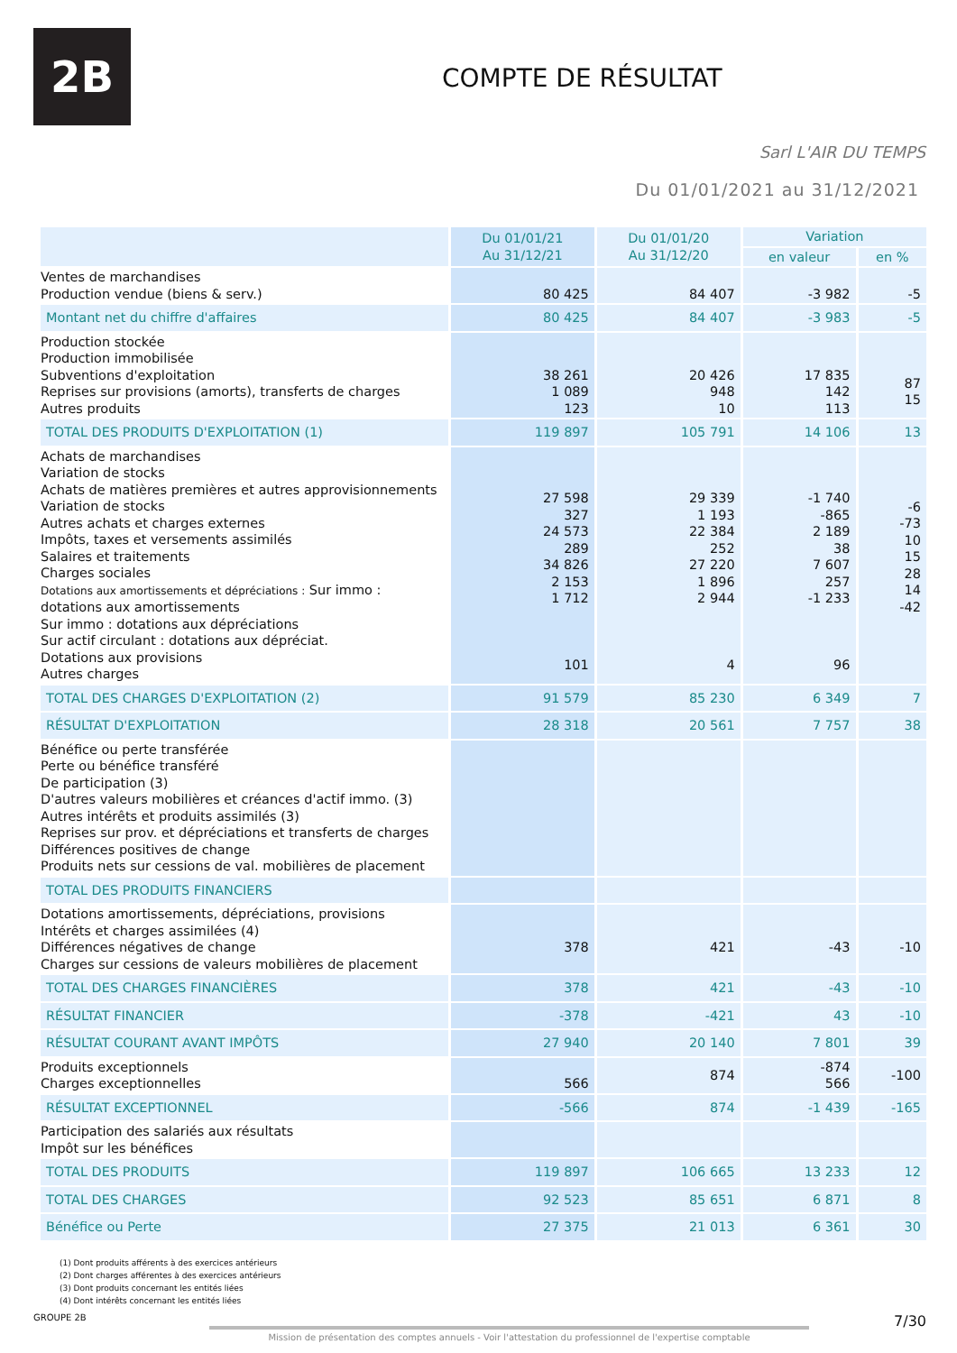2B
COMPTE DE RÉSULTAT
Sarl L'AIR DU TEMPS
Du 01/01/2021 au 31/12/2021
| | Du 01/01/21 Au 31/12/21 | Du 01/01/20 Au 31/12/20 | Variation | |
| --- | --- | --- | --- | --- |
| | | | en valeur | en % |
| Ventes de marchandises Production vendue (biens & serv.) | 80 425 | 84 407 | -3 982 | -5 |
| Montant net du chiffre d'affaires | 80 425 | 84 407 | -3 983 | -5 |
| Production stockée Production immobilisée Subventions d'exploitation Reprises sur provisions (amorts), transferts de charges Autres produits | 38 261 1 089 123 | 20 426 948 10 | 17 835 142 113 | 87 15 |
| TOTAL DES PRODUITS D'EXPLOITATION (1) | 119 897 | 105 791 | 14 106 | 13 |
| Achats de marchandises Variation de stocks Achats de matières premières et autres approvisionnements Variation de stocks Autres achats et charges externes Impôts, taxes et versements assimilés Salaires et traitements Charges sociales Dotations aux amortissements et dépréciations : Sur immo : dotations aux amortissements Sur immo : dotations aux dépréciations Sur actif circulant : dotations aux dépréciat. Dotations aux provisions Autres charges | 27 598 327 24 573 289 34 826 2 153 1 712 101 | 29 339 1 193 22 384 252 27 220 1 896 2 944 4 | -1 740 -865 2 189 38 7 607 257 -1 233 96 | -6 -73 10 15 28 14 -42 |
| TOTAL DES CHARGES D'EXPLOITATION (2) | 91 579 | 85 230 | 6 349 | 7 |
| RÉSULTAT D'EXPLOITATION | 28 318 | 20 561 | 7 757 | 38 |
| Bénéfice ou perte transférée Perte ou bénéfice transféré De participation (3) D'autres valeurs mobilières et créances d'actif immo. (3) Autres intérêts et produits assimilés (3) Reprises sur prov. et dépréciations et transferts de charges Différences positives de change Produits nets sur cessions de val. mobilières de placement | | | | |
| TOTAL DES PRODUITS FINANCIERS | | | | |
| Dotations amortissements, dépréciations, provisions Intérêts et charges assimilées (4) Différences négatives de change Charges sur cessions de valeurs mobilières de placement | 378 | 421 | -43 | -10 |
| TOTAL DES CHARGES FINANCIÈRES | 378 | 421 | -43 | -10 |
| RÉSULTAT FINANCIER | -378 | -421 | 43 | -10 |
| RÉSULTAT COURANT AVANT IMPÔTS | 27 940 | 20 140 | 7 801 | 39 |
| Produits exceptionnels Charges exceptionnelles | 566 | 874 | -874 566 | -100 |
| RÉSULTAT EXCEPTIONNEL | -566 | 874 | -1 439 | -165 |
| Participation des salariés aux résultats Impôt sur les bénéfices | | | | |
| TOTAL DES PRODUITS | 119 897 | 106 665 | 13 233 | 12 |
| TOTAL DES CHARGES | 92 523 | 85 651 | 6 871 | 8 |
| Bénéfice ou Perte | 27 375 | 21 013 | 6 361 | 30 |
(1) Dont produits afférents à des exercices antérieurs
(2) Dont charges afférentes à des exercices antérieurs
(3) Dont produits concernant les entités liées
(4) Dont intérêts concernant les entités liées
GROUPE 2B 7/30
Mission de présentation des comptes annuels - Voir l'attestation du professionnel de l'expertise comptable